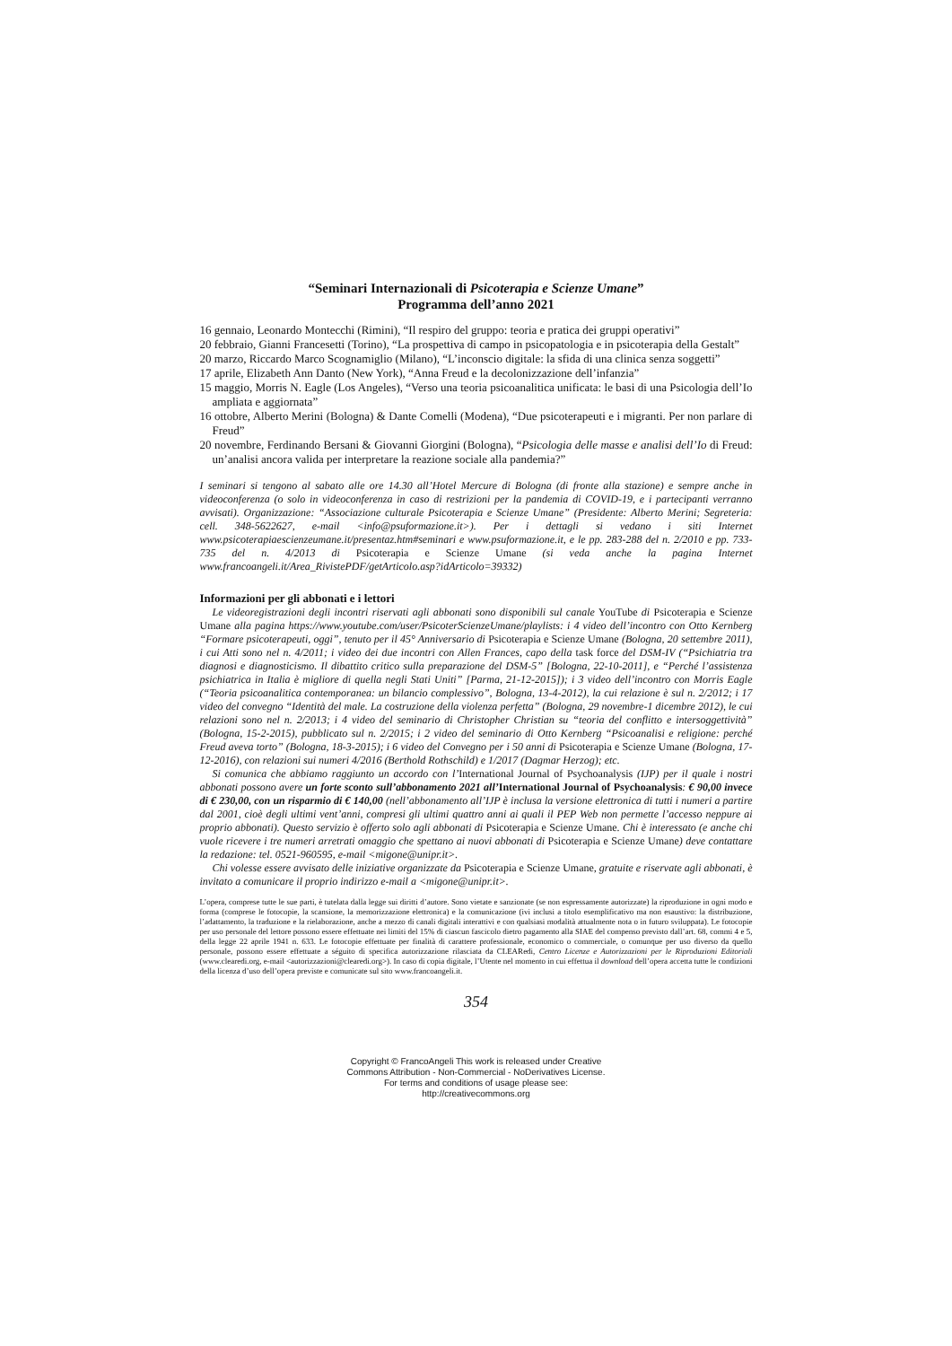“Seminari Internazionali di Psicoterapia e Scienze Umane”
Programma dell’anno 2021
16 gennaio, Leonardo Montecchi (Rimini), “Il respiro del gruppo: teoria e pratica dei gruppi operativi”
20 febbraio, Gianni Francesetti (Torino), “La prospettiva di campo in psicopatologia e in psicoterapia della Gestalt”
20 marzo, Riccardo Marco Scognamiglio (Milano), “L’inconscio digitale: la sfida di una clinica senza soggetti”
17 aprile, Elizabeth Ann Danto (New York), “Anna Freud e la decolonizzazione dell’infanzia”
15 maggio, Morris N. Eagle (Los Angeles), “Verso una teoria psicoanalitica unificata: le basi di una Psicologia dell’Io ampliata e aggiornata”
16 ottobre, Alberto Merini (Bologna) & Dante Comelli (Modena), “Due psicoterapeuti e i migranti. Per non parlare di Freud”
20 novembre, Ferdinando Bersani & Giovanni Giorgini (Bologna), “Psicologia delle masse e analisi dell’Io di Freud: un’analisi ancora valida per interpretare la reazione sociale alla pandemia?”
I seminari si tengono al sabato alle ore 14.30 all’Hotel Mercure di Bologna (di fronte alla stazione) e sempre anche in videoconferenza (o solo in videoconferenza in caso di restrizioni per la pandemia di COVID-19, e i partecipanti verranno avvisati). Organizzazione: “Associazione culturale Psicoterapia e Scienze Umane” (Presidente: Alberto Merini; Segreteria: cell. 348-5622627, e-mail <info@psuformazione.it>). Per i dettagli si vedano i siti Internet www.psicoterapiaescienzeumane.it/presentaz.htm#seminari e www.psuformazione.it, e le pp. 283-288 del n. 2/2010 e pp. 733-735 del n. 4/2013 di Psicoterapia e Scienze Umane (si veda anche la pagina Internet www.francoangeli.it/Area_RivistePDF/getArticolo.asp?idArticolo=39332)
Informazioni per gli abbonati e i lettori
Le videoregistrazioni degli incontri riservati agli abbonati sono disponibili sul canale YouTube di Psicoterapia e Scienze Umane alla pagina https://www.youtube.com/user/PsicoterScienzeUmane/playlists: i 4 video dell’incontro con Otto Kernberg “Formare psicoterapeuti, oggi”, tenuto per il 45° Anniversario di Psicoterapia e Scienze Umane (Bologna, 20 settembre 2011), i cui Atti sono nel n. 4/2011; i video dei due incontri con Allen Frances, capo della task force del DSM-IV (“Psichiatria tra diagnosi e diagnosticismo. Il dibattito critico sulla preparazione del DSM-5” [Bologna, 22-10-2011], e “Perché l’assistenza psichiatrica in Italia è migliore di quella negli Stati Uniti” [Parma, 21-12-2015]); i 3 video dell’incontro con Morris Eagle (“Teoria psicoanalitica contemporanea: un bilancio complessivo”, Bologna, 13-4-2012), la cui relazione è sul n. 2/2012; i 17 video del convegno “Identità del male. La costruzione della violenza perfetta” (Bologna, 29 novembre-1 dicembre 2012), le cui relazioni sono nel n. 2/2013; i 4 video del seminario di Christopher Christian su “teoria del conflitto e intersoggettività” (Bologna, 15-2-2015), pubblicato sul n. 2/2015; i 2 video del seminario di Otto Kernberg “Psicoanalisi e religione: perché Freud aveva torto” (Bologna, 18-3-2015); i 6 video del Convegno per i 50 anni di Psicoterapia e Scienze Umane (Bologna, 17-12-2016), con relazioni sui numeri 4/2016 (Berthold Rothschild) e 1/2017 (Dagmar Herzog); etc.
Si comunica che abbiamo raggiunto un accordo con l’International Journal of Psychoanalysis (IJP) per il quale i nostri abbonati possono avere un forte sconto sull’abbonamento 2021 all’International Journal of Psychoanalysis: € 90,00 invece di € 230,00, con un risparmio di € 140,00 (nell’abbonamento all’IJP è inclusa la versione elettronica di tutti i numeri a partire dal 2001, cioè degli ultimi vent’anni, compresi gli ultimi quattro anni ai quali il PEP Web non permette l’accesso neppure ai proprio abbonati). Questo servizio è offerto solo agli abbonati di Psicoterapia e Scienze Umane. Chi è interessato (e anche chi vuole ricevere i tre numeri arretrati omaggio che spettano ai nuovi abbonati di Psicoterapia e Scienze Umane) deve contattare la redazione: tel. 0521-960595, e-mail <migone@unipr.it>.
Chi volesse essere avvisato delle iniziative organizzate da Psicoterapia e Scienze Umane, gratuite e riservate agli abbonati, è invitato a comunicare il proprio indirizzo e-mail a <migone@unipr.it>.
L’opera, comprese tutte le sue parti, è tutelata dalla legge sui diritti d’autore. Sono vietate e sanzionate (se non espressamente autorizzate) la riproduzione in ogni modo e forma (comprese le fotocopie, la scansione, la memorizzazione elettronica) e la comunicazione (ivi inclusi a titolo esemplificativo ma non esaustivo: la distribuzione, l’adattamento, la traduzione e la rielaborazione, anche a mezzo di canali digitali interattivi e con qualsiasi modalità attualmente nota o in futuro sviluppata). Le fotocopie per uso personale del lettore possono essere effettuate nei limiti del 15% di ciascun fascicolo dietro pagamento alla SIAE del compenso previsto dall’art. 68, commi 4 e 5, della legge 22 aprile 1941 n. 633. Le fotocopie effettuate per finalità di carattere professionale, economico o commerciale, o comunque per uso diverso da quello personale, possono essere effettuate a séguito di specifica autorizzazione rilasciata da CLEARedi, Centro Licenze e Autorizzazioni per le Riproduzioni Editoriali (www.clearedi.org, e-mail <autorizzazioni@clearedi.org>). In caso di copia digitale, l’Utente nel momento in cui effettua il download dell’opera accetta tutte le condizioni della licenza d’uso dell’opera previste e comunicate sul sito www.francoangeli.it.
354
Copyright © FrancoAngeli This work is released under Creative
Commons Attribution - Non-Commercial - NoDerivatives License.
For terms and conditions of usage please see:
http://creativecommons.org